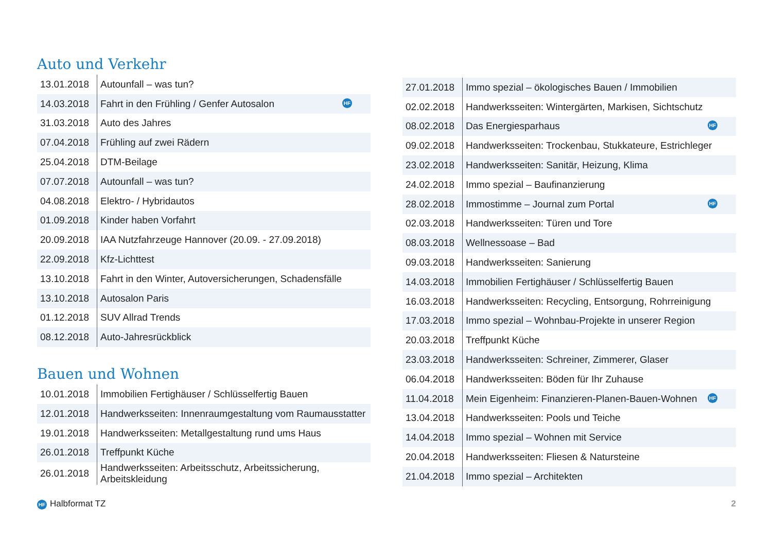Auto und Verkehr
| 13.01.2018 | Autounfall – was tun? |
| 14.03.2018 | Fahrt in den Frühling / Genfer Autosalon HF |
| 31.03.2018 | Auto des Jahres |
| 07.04.2018 | Frühling auf zwei Rädern |
| 25.04.2018 | DTM-Beilage |
| 07.07.2018 | Autounfall – was tun? |
| 04.08.2018 | Elektro- / Hybridautos |
| 01.09.2018 | Kinder haben Vorfahrt |
| 20.09.2018 | IAA Nutzfahrzeuge Hannover (20.09. - 27.09.2018) |
| 22.09.2018 | Kfz-Lichttest |
| 13.10.2018 | Fahrt in den Winter, Autoversicherungen, Schadensfälle |
| 13.10.2018 | Autosalon Paris |
| 01.12.2018 | SUV Allrad Trends |
| 08.12.2018 | Auto-Jahresrückblick |
Bauen und Wohnen
| 10.01.2018 | Immobilien Fertighäuser / Schlüsselfertig Bauen |
| 12.01.2018 | Handwerksseiten: Innenraumgestaltung vom Raumausstatter |
| 19.01.2018 | Handwerksseiten: Metallgestaltung rund ums Haus |
| 26.01.2018 | Treffpunkt Küche |
| 26.01.2018 | Handwerksseiten: Arbeitsschutz, Arbeitssicherung, Arbeitskleidung |
| 27.01.2018 | Immo spezial – ökologisches Bauen / Immobilien |
| 02.02.2018 | Handwerksseiten: Wintergärten, Markisen, Sichtschutz |
| 08.02.2018 | Das Energiesparhaus HF |
| 09.02.2018 | Handwerksseiten: Trockenbau, Stukkateure, Estrichleger |
| 23.02.2018 | Handwerksseiten: Sanitär, Heizung, Klima |
| 24.02.2018 | Immo spezial – Baufinanzierung |
| 28.02.2018 | Immostimme – Journal zum Portal HF |
| 02.03.2018 | Handwerksseiten: Türen und Tore |
| 08.03.2018 | Wellnessoase – Bad |
| 09.03.2018 | Handwerksseiten: Sanierung |
| 14.03.2018 | Immobilien Fertighäuser / Schlüsselfertig Bauen |
| 16.03.2018 | Handwerksseiten: Recycling, Entsorgung, Rohrreinigung |
| 17.03.2018 | Immo spezial – Wohnbau-Projekte in unserer Region |
| 20.03.2018 | Treffpunkt Küche |
| 23.03.2018 | Handwerksseiten: Schreiner, Zimmerer, Glaser |
| 06.04.2018 | Handwerksseiten: Böden für Ihr Zuhause |
| 11.04.2018 | Mein Eigenheim: Finanzieren-Planen-Bauen-Wohnen HF |
| 13.04.2018 | Handwerksseiten: Pools und Teiche |
| 14.04.2018 | Immo spezial – Wohnen mit Service |
| 20.04.2018 | Handwerksseiten: Fliesen & Natursteine |
| 21.04.2018 | Immo spezial – Architekten |
HF Halbformat TZ 2